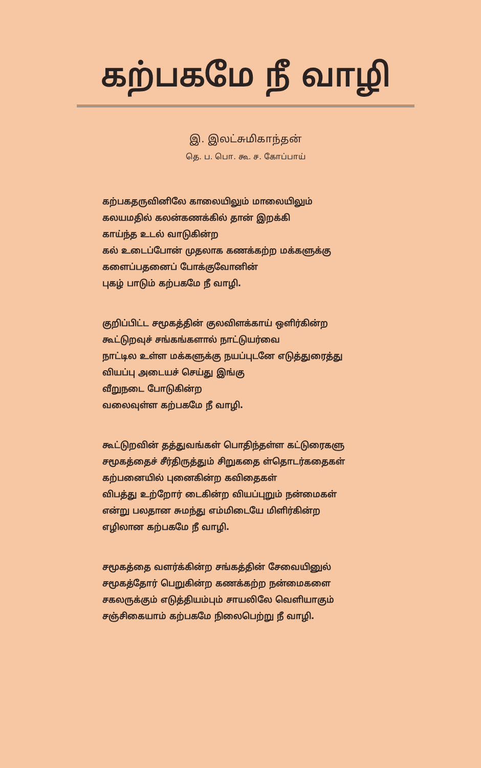கற்பகமே நீ வாழி
இ. இலட்சுமிகாந்தன்
தெ. ப. பொ. கூ. ச. கோப்பாய்
கற்பகதருவினிலே காலையிலும் மாலையிலும்
கலயமதில் கலன்கணக்கில் தான் இறக்கி
காய்ந்த உடல் வாடுகின்ற
கல் உடைப்போன் முதலாக கணக்கற்ற மக்களுக்கு
களைப்பதனைப் போக்குவோனின்
புகழ் பாடும் கற்பகமே நீ வாழி.
குறிப்பிட்ட சமூகத்தின் குலவிளக்காய் ஒளிர்கின்ற
கூட்டுறவுச் சங்கங்களால் நாட்டுயர்வை
நாட்டில உள்ள மக்களுக்கு நயப்புடனே எடுத்துரைத்து
வியப்பு அடையச் செய்து இங்கு
வீறுநடை போடுகின்ற
வலைவுள்ள கற்பகமே நீ வாழி.
கூட்டுறவின் தத்துவங்கள் பொதிந்தள்ள கட்டுரைகளு
சமூகத்தைச் சீர்திருத்தும் சிறுகதை ள்தொடர்கதைகள்
கற்பனையில் புனைகின்ற கவிதைகள்
விபத்து உற்றோர் டைகின்ற வியப்புறும் நன்மைகள்
என்று பலதான சுமந்து எம்மிடையே மிளிர்கின்ற
எழிலான கற்பகமே நீ வாழி.
சமூகத்தை வளர்க்கின்ற சங்கத்தின் சேவையினுல்
சமூகத்தோர் பெறுகின்ற கணக்கற்ற நன்மைகளை
சகலருக்கும் எடுத்தியம்பும் சாயலிலே வெளியாகும்
சஞ்சிகையாம் கற்பகமே நிலைபெற்று நீ வாழி.